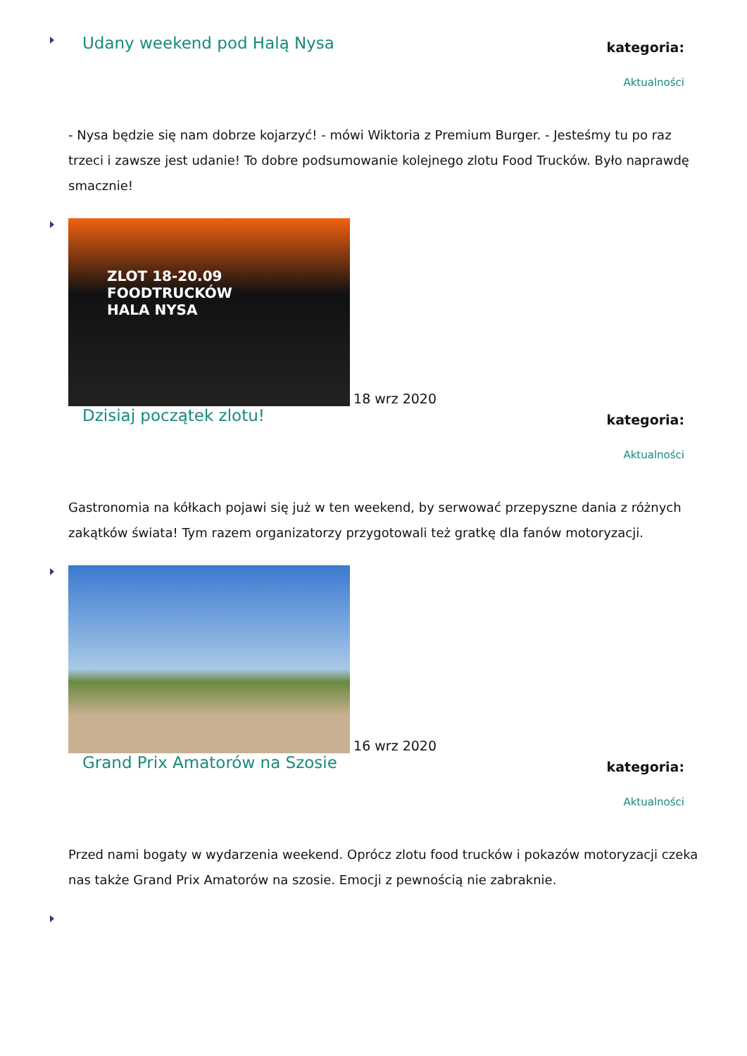Udany weekend pod Halą Nysa
kategoria:
Aktualności
- Nysa będzie się nam dobrze kojarzyć! - mówi Wiktoria z Premium Burger. - Jesteśmy tu po raz trzeci i zawsze jest udanie! To dobre podsumowanie kolejnego zlotu Food Trucków. Było naprawdę smacznie!
ZLOT 18-20.09
FOODTRUCKÓW
HALA NYSA
18 wrz 2020
Dzisiaj początek zlotu!
kategoria:
Aktualności
Gastronomia na kółkach pojawi się już w ten weekend, by serwować przepyszne dania z różnych zakątków świata! Tym razem organizatorzy przygotowali też gratkę dla fanów motoryzacji.
16 wrz 2020
Grand Prix Amatorów na Szosie
kategoria:
Aktualności
Przed nami bogaty w wydarzenia weekend. Oprócz zlotu food trucków i pokazów motoryzacji czeka nas także Grand Prix Amatorów na szosie. Emocji z pewnością nie zabraknie.